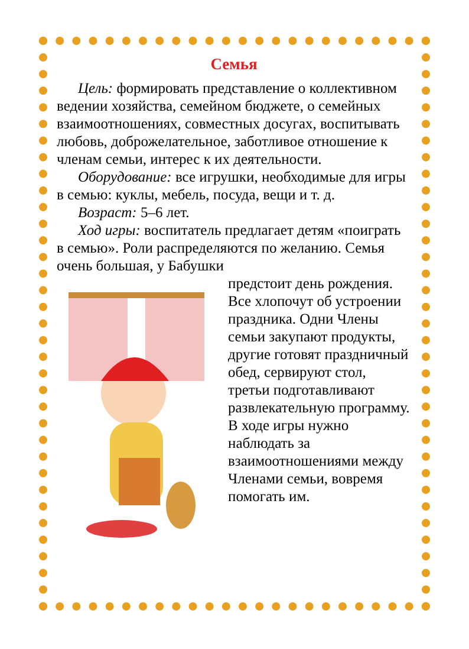Семья
Цель: формировать представление о коллективном ведении хозяйства, семейном бюджете, о семейных взаимоотношениях, совместных досугах, воспитывать любовь, доброжелательное, заботливое отношение к членам семьи, интерес к их деятельности.
Оборудование: все игрушки, необходимые для игры в семью: куклы, мебель, посуда, вещи и т. д.
Возраст: 5–6 лет.
Ход игры: воспитатель предлагает детям «поиграть в семью». Роли распределяются по желанию. Семья очень большая, у Бабушки
предстоит день рождения. Все хлопочут об устроении праздника. Одни Члены семьи закупают продукты, другие готовят праздничный обед, сервируют стол, третьи подготавливают развлекательную программу. В ходе игры нужно наблюдать за взаимоотношениями между Членами семьи, вовремя помогать им.